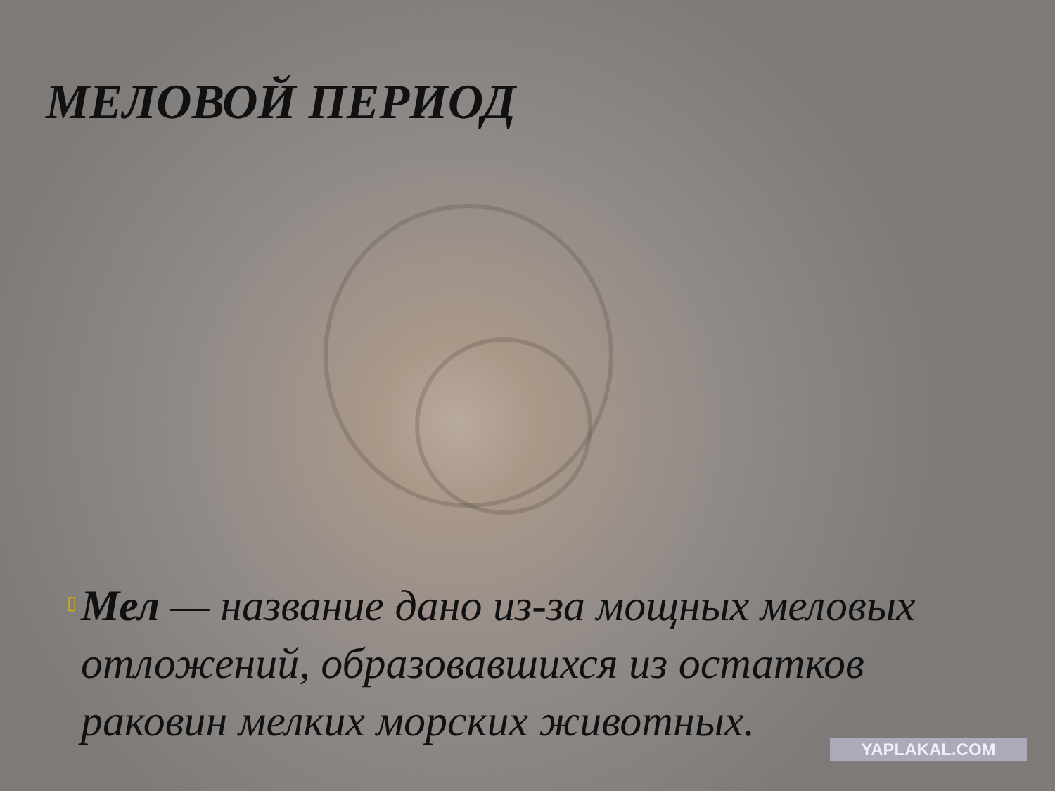МЕЛОВОЙ ПЕРИОД
▯
Мел — название дано из-за мощных меловых отложений, образовавшихся из остатков раковин мелких морских животных.
YAPLAKAL.COM